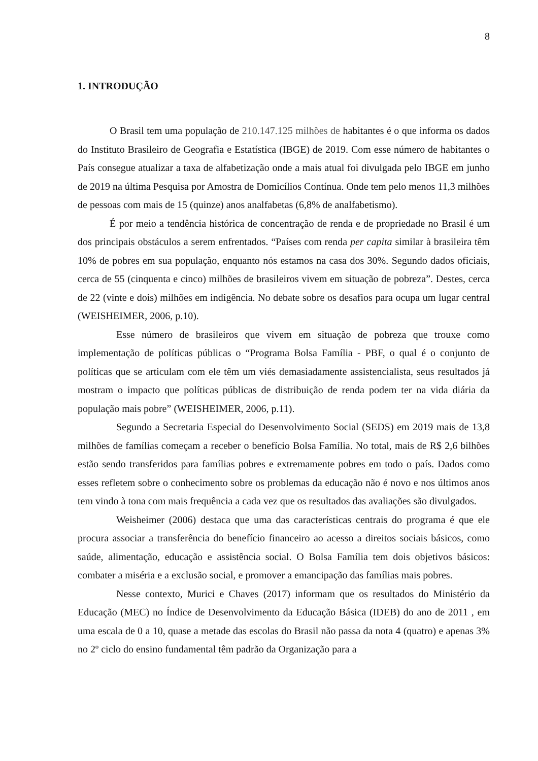8
1. INTRODUÇÃO
O Brasil tem uma população de 210.147.125 milhões de habitantes é o que informa os dados do Instituto Brasileiro de Geografia e Estatística (IBGE) de 2019. Com esse número de habitantes o País consegue atualizar a taxa de alfabetização onde a mais atual foi divulgada pelo IBGE em junho de 2019 na última Pesquisa por Amostra de Domicílios Contínua. Onde tem pelo menos 11,3 milhões de pessoas com mais de 15 (quinze) anos analfabetas (6,8% de analfabetismo).
É por meio a tendência histórica de concentração de renda e de propriedade no Brasil é um dos principais obstáculos a serem enfrentados. “Países com renda per capita similar à brasileira têm 10% de pobres em sua população, enquanto nós estamos na casa dos 30%. Segundo dados oficiais, cerca de 55 (cinquenta e cinco) milhões de brasileiros vivem em situação de pobreza”. Destes, cerca de 22 (vinte e dois) milhões em indigência. No debate sobre os desafios para ocupa um lugar central (WEISHEIMER, 2006, p.10).
Esse número de brasileiros que vivem em situação de pobreza que trouxe como implementação de políticas públicas o “Programa Bolsa Família - PBF, o qual é o conjunto de políticas que se articulam com ele têm um viés demasiadamente assistencialista, seus resultados já mostram o impacto que políticas públicas de distribuição de renda podem ter na vida diária da população mais pobre” (WEISHEIMER, 2006, p.11).
Segundo a Secretaria Especial do Desenvolvimento Social (SEDS) em 2019 mais de 13,8 milhões de famílias começam a receber o benefício Bolsa Família. No total, mais de R$ 2,6 bilhões estão sendo transferidos para famílias pobres e extremamente pobres em todo o país. Dados como esses refletem sobre o conhecimento sobre os problemas da educação não é novo e nos últimos anos tem vindo à tona com mais frequência a cada vez que os resultados das avaliações são divulgados.
Weisheimer (2006) destaca que uma das características centrais do programa é que ele procura associar a transferência do benefício financeiro ao acesso a direitos sociais básicos, como saúde, alimentação, educação e assistência social. O Bolsa Família tem dois objetivos básicos: combater a miséria e a exclusão social, e promover a emancipação das famílias mais pobres.
Nesse contexto, Murici e Chaves (2017) informam que os resultados do Ministério da Educação (MEC) no Índice de Desenvolvimento da Educação Básica (IDEB) do ano de 2011 , em uma escala de 0 a 10, quase a metade das escolas do Brasil não passa da nota 4 (quatro) e apenas 3% no 2º ciclo do ensino fundamental têm padrão da Organização para a